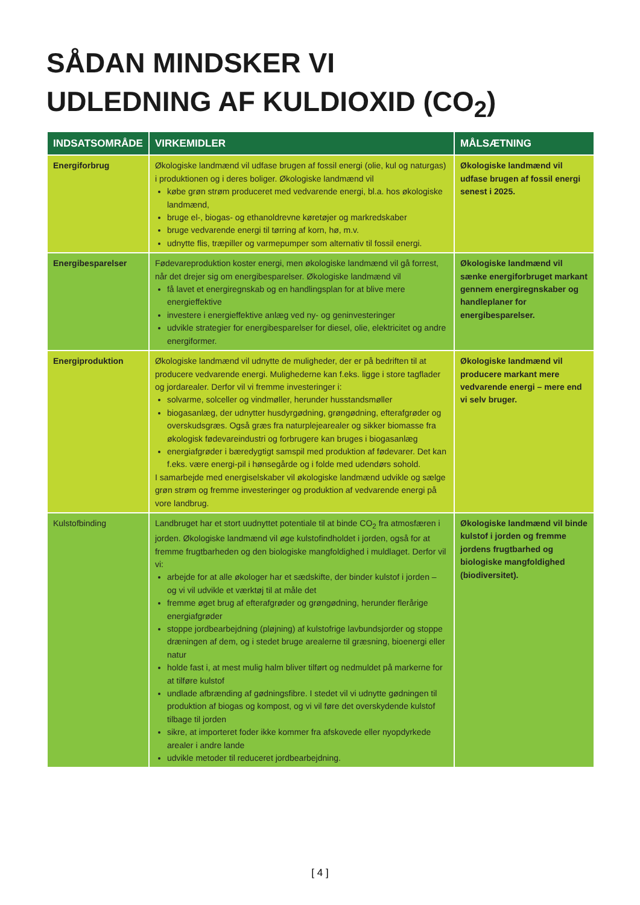SÅDAN MINDSKER VI
UDLEDNING AF KULDIOXID (CO<sub>2</sub>)
| INDSATSOMRÅDE | VIRKEMIDLER | MÅLSÆTNING |
| --- | --- | --- |
| Energiforbrug | Økologiske landmænd vil udfase brugen af fossil energi (olie, kul og naturgas) i produktionen og i deres boliger. Økologiske landmænd vil købe grøn strøm produceret med vedvarende energi, bl.a. hos økologiske landmænd, bruge el-, biogas- og ethanoldrevne køretøjer og markredskaber bruge vedvarende energi til tørring af korn, hø, m.v. udnytte flis, træpiller og varmepumper som alternativ til fossil energi. | Økologiske landmænd vil udfase brugen af fossil energi senest i 2025. |
| Energibesparelser | Fødevareproduktion koster energi, men økologiske landmænd vil gå forrest, når det drejer sig om energibesparelser. Økologiske landmænd vil få lavet et energiregnskab og en handlingsplan for at blive mere energieffektive investere i energieffektive anlæg ved ny- og geninvesteringer udvikle strategier for energibesparelser for diesel, olie, elektricitet og andre energiformer. | Økologiske landmænd vil sænke energiforbruget markant gennem energiregnskaber og handleplaner for energibesparelser. |
| Energiproduktion | Økologiske landmænd vil udnytte de muligheder, der er på bedriften til at producere vedvarende energi. Mulighederne kan f.eks. ligge i store tagflader og jordarealer. Derfor vil vi fremme investeringer i: solvarme, solceller og vindmøller, herunder husstandsmøller biogasanlæg, der udnytter husdyrgødning, grøngødning, efterafgrøder og overskudsgræs. Også græs fra naturplejearealer og sikker biomasse fra økologisk fødevareindustri og forbrugere kan bruges i biogasanlæg energiafgrøder i bæredygtigt samspil med produktion af fødevarer. Det kan f.eks. være energi-pil i hønsegårde og i folde med udendørs sohold. I samarbejde med energiselskaber vil økologiske landmænd udvikle og sælge grøn strøm og fremme investeringer og produktion af vedvarende energi på vore landbrug. | Økologiske landmænd vil producere markant mere vedvarende energi – mere end vi selv bruger. |
| Kulstofbinding | Landbruget har et stort uudnyttet potentiale til at binde CO<sub>2</sub> fra atmosfæren i jorden. Økologiske landmænd vil øge kulstofindholdet i jorden, også for at fremme frugtbarheden og den biologiske mangfoldighed i muldlaget. Derfor vil vi: arbejde for at alle økologer har et sædskifte, der binder kulstof i jorden – og vi vil udvikle et værktøj til at måle det fremme øget brug af efterafgrøder og grøngødning, herunder flerårige energiafgrøder stoppe jordbearbejdning (pløjning) af kulstofrige lavbundsjorder og stoppe dræningen af dem, og i stedet bruge arealerne til græsning, bioenergi eller natur holde fast i, at mest mulig halm bliver tilført og nedmuldet på markerne for at tilføre kulstof undlade afbrænding af gødningsfibre. I stedet vil vi udnytte gødningen til produktion af biogas og kompost, og vi vil føre det overskydende kulstof tilbage til jorden sikre, at importeret foder ikke kommer fra afskovede eller nyopdyrkede arealer i andre lande udvikle metoder til reduceret jordbearbejdning. | Økologiske landmænd vil binde kulstof i jorden og fremme jordens frugtbarhed og biologiske mangfoldighed (biodiversitet). |
[ 4 ]